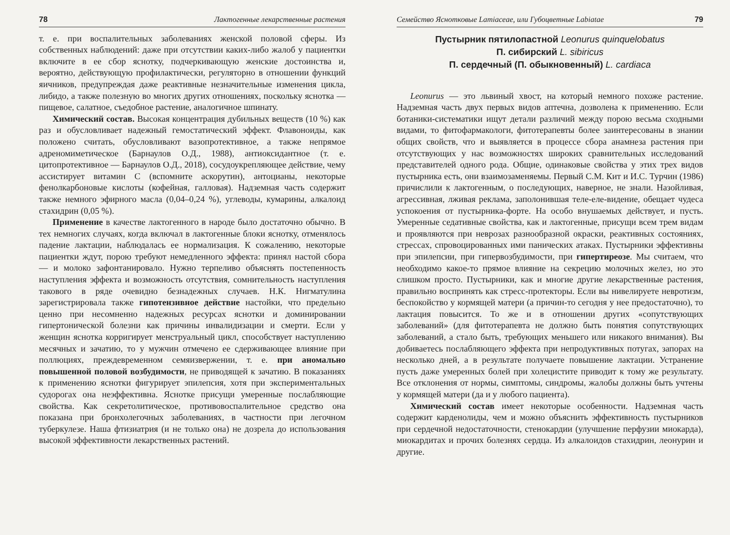78 Лактогенные лекарственные растения
т. е. при воспалительных заболеваниях женской половой сферы. Из собственных наблюдений: даже при отсутствии каких-либо жалоб у пациентки включите в ее сбор яснотку, подчеркивающую женские достоинства и, вероятно, действующую профилактически, регуляторно в отношении функций яичников, предупреждая даже реактивные незначительные изменения цикла, либидо, а также полезную во многих других отношениях, поскольку яснотка — пищевое, салатное, съедобное растение, аналогичное шпинату.
Химический состав. Высокая концентрация дубильных веществ (10 %) как раз и обусловливает надежный гемостатический эффект. Флавоноиды, как положено считать, обусловливают вазопротективное, а также непрямое адреномиметическое (Барнаулов О.Д., 1988), антиоксидантное (т. е. цитопротективное — Барнаулов О.Д., 2018), сосудоукрепляющее действие, чему ассистирует витамин С (вспомните аскорутин), антоцианы, некоторые фенолкарбоновые кислоты (кофейная, галловая). Надземная часть содержит также немного эфирного масла (0,04–0,24 %), углеводы, кумарины, алкалоид стахидрин (0,05 %).
Применение в качестве лактогенного в народе было достаточно обычно. В тех немногих случаях, когда включал в лактогенные блоки яснотку, отменялось падение лактации, наблюдалась ее нормализация. К сожалению, некоторые пациентки ждут, порою требуют немедленного эффекта: принял настой сбора — и молоко зафонтанировало. Нужно терпеливо объяснять постепенность наступления эффекта и возможность отсутствия, сомнительность наступления такового в ряде очевидно безнадежных случаев. Н.К. Нигматулина зарегистрировала также гипотензивное действие настойки, что предельно ценно при несомненно надежных ресурсах яснотки и доминировании гипертонической болезни как причины инвалидизации и смерти. Если у женщин яснотка корригирует менструальный цикл, способствует наступлению месячных и зачатию, то у мужчин отмечено ее сдерживающее влияние при поллюциях, преждевременном семяизвержении, т. е. при аномально повышенной половой возбудимости, не приводящей к зачатию. В показаниях к применению яснотки фигурирует эпилепсия, хотя при экспериментальных судорогах она неэффективна. Яснотке присущи умеренные послабляющие свойства. Как секретолитическое, противовоспалительное средство она показана при бронхолегочных заболеваниях, в частности при легочном туберкулезе. Наша фтизиатрия (и не только она) не дозрела до использования высокой эффективности лекарственных растений.
Семейство Яснотковые Lamiaceae, или Губоцветные Labiatae 79
Пустырник пятилопастной Leonurus quinquelobatus
П. сибирский L. sibiricus
П. сердечный (П. обыкновенный) L. cardiaca
Leonurus — это львиный хвост, на который немного похоже растение. Надземная часть двух первых видов аптечна, дозволена к применению. Если ботаники-систематики ищут детали различий между порою весьма сходными видами, то фитофармакологи, фитотерапевты более заинтересованы в знании общих свойств, что и выявляется в процессе сбора анамнеза растения при отсутствующих у нас возможностях широких сравнительных исследований представителей одного рода. Общие, одинаковые свойства у этих трех видов пустырника есть, они взаимозаменяемы. Первый С.М. Кит и И.С. Турчин (1986) причислили к лактогенным, о последующих, наверное, не знали. Назойливая, агрессивная, лживая реклама, заполонившая теле-еле-видение, обещает чудеса успокоения от пустырника-форте. На особо внушаемых действует, и пусть. Умеренные седативные свойства, как и лактогенные, присущи всем трем видам и проявляются при неврозах разнообразной окраски, реактивных состояниях, стрессах, спровоцированных ими панических атаках. Пустырники эффективны при эпилепсии, при гипервозбудимости, при гипертиреозе. Мы считаем, что необходимо какое-то прямое влияние на секрецию молочных желез, но это слишком просто. Пустырники, как и многие другие лекарственные растения, правильно воспринять как стресс-протекторы. Если вы нивелируете невротизм, беспокойство у кормящей матери (а причин-то сегодня у нее предостаточно), то лактация повысится. То же и в отношении других «сопутствующих заболеваний» (для фитотерапевта не должно быть понятия сопутствующих заболеваний, а стало быть, требующих меньшего или никакого внимания). Вы добиваетесь послабляющего эффекта при непродуктивных потугах, запорах на несколько дней, а в результате получаете повышение лактации. Устранение пусть даже умеренных болей при холецистите приводит к тому же результату. Все отклонения от нормы, симптомы, синдромы, жалобы должны быть учтены у кормящей матери (да и у любого пациента).
Химический состав имеет некоторые особенности. Надземная часть содержит карденолиды, чем и можно объяснить эффективность пустырников при сердечной недостаточности, стенокардии (улучшение перфузии миокарда), миокардитах и прочих болезнях сердца. Из алкалоидов стахидрин, леонурин и другие.